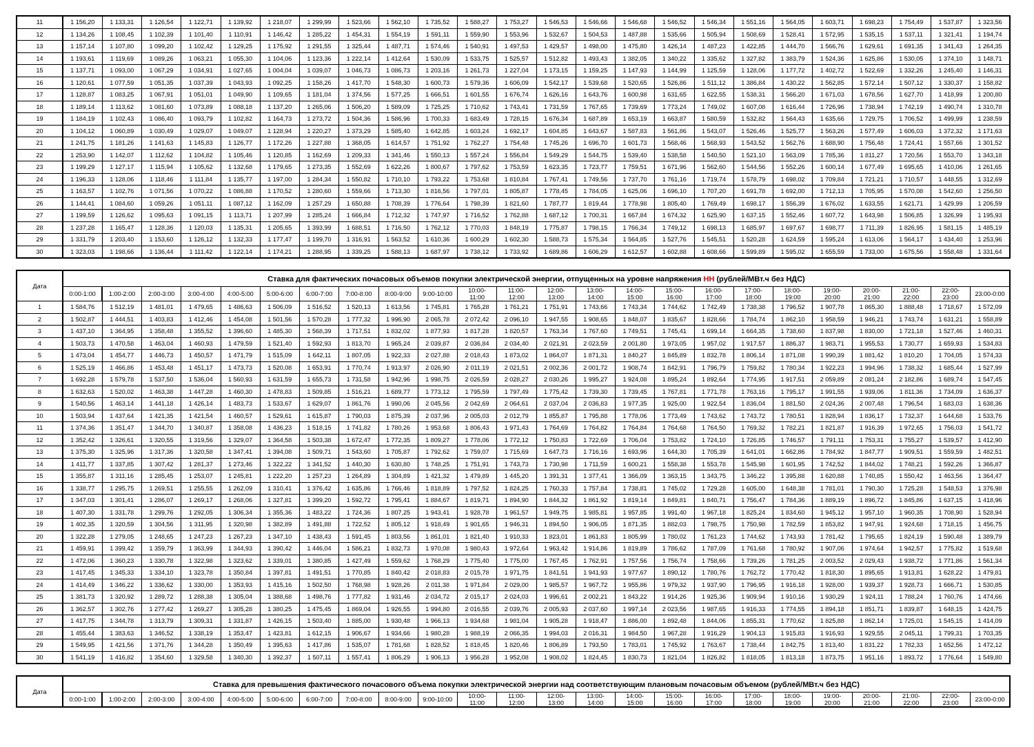| 11 | 1 156,20 | 1 133,31 | 1 126,54 | 1 122,71 | 1 139,92 | 1 218,07 | 1 299,99 | 1 523,66 | 1 562,10 | 1 735,52 | 1 588,27 | 1 753,27 | 1 546,53 | 1 546,66 | 1 546,68 | 1 546,52 | 1 546,34 | 1 551,16 | 1 564,05 | 1 603,71 | 1 698,23 | 1 754,49 | 1 537,87 | 1 323,56 |
| 12 | 1 134,26 | 1 108,45 | 1 102,39 | 1 101,40 | 1 110,91 | 1 146,42 | 1 285,22 | 1 454,31 | 1 554,19 | 1 591,11 | 1 559,90 | 1 553,96 | 1 532,67 | 1 504,53 | 1 487,88 | 1 535,66 | 1 505,94 | 1 508,69 | 1 528,41 | 1 572,95 | 1 535,15 | 1 537,11 | 1 321,41 | 1 194,74 |
| 13 | 1 157,14 | 1 107,80 | 1 099,20 | 1 102,42 | 1 129,25 | 1 175,92 | 1 291,55 | 1 325,44 | 1 487,71 | 1 574,46 | 1 540,91 | 1 497,53 | 1 429,57 | 1 498,00 | 1 475,80 | 1 426,14 | 1 487,23 | 1 422,85 | 1 444,70 | 1 566,76 | 1 629,61 | 1 691,35 | 1 341,43 | 1 264,35 |
| 14 | 1 193,61 | 1 119,69 | 1 089,26 | 1 063,21 | 1 055,30 | 1 104,06 | 1 123,36 | 1 222,14 | 1 412,64 | 1 530,09 | 1 533,75 | 1 525,57 | 1 512,82 | 1 493,43 | 1 382,05 | 1 340,22 | 1 335,62 | 1 327,82 | 1 383,79 | 1 524,36 | 1 625,86 | 1 530,05 | 1 374,10 | 1 148,71 |
| 15 | 1 137,71 | 1 093,00 | 1 067,29 | 1 034,91 | 1 027,65 | 1 004,04 | 1 039,07 | 1 046,73 | 1 086,73 | 1 203,16 | 1 261,73 | 1 227,04 | 1 173,15 | 1 159,25 | 1 147,93 | 1 144,99 | 1 125,59 | 1 128,06 | 1 177,72 | 1 402,72 | 1 522,69 | 1 332,26 | 1 245,40 | 1 146,31 |
| 16 | 1 120,61 | 1 077,59 | 1 051,35 | 1 037,39 | 1 043,93 | 1 092,25 | 1 158,26 | 1 417,70 | 1 548,30 | 1 600,73 | 1 579,36 | 1 606,09 | 1 542,17 | 1 539,68 | 1 520,65 | 1 526,86 | 1 511,12 | 1 386,84 | 1 430,22 | 1 562,85 | 1 572,14 | 1 507,12 | 1 330,37 | 1 158,82 |
| 17 | 1 128,87 | 1 083,25 | 1 067,91 | 1 051,01 | 1 049,90 | 1 109,65 | 1 181,04 | 1 374,56 | 1 577,25 | 1 666,51 | 1 601,55 | 1 676,74 | 1 626,16 | 1 643,76 | 1 600,98 | 1 631,65 | 1 622,55 | 1 538,31 | 1 566,20 | 1 671,03 | 1 678,56 | 1 627,70 | 1 418,99 | 1 200,80 |
| 18 | 1 189,14 | 1 113,62 | 1 081,60 | 1 073,89 | 1 088,18 | 1 137,20 | 1 265,06 | 1 506,20 | 1 589,09 | 1 725,25 | 1 710,62 | 1 743,41 | 1 731,59 | 1 767,65 | 1 739,69 | 1 773,24 | 1 749,02 | 1 607,08 | 1 616,44 | 1 726,96 | 1 738,94 | 1 742,19 | 1 490,74 | 1 310,78 |
| 19 | 1 184,19 | 1 102,43 | 1 086,40 | 1 093,79 | 1 102,82 | 1 164,73 | 1 273,72 | 1 504,36 | 1 586,96 | 1 700,33 | 1 683,49 | 1 728,15 | 1 676,34 | 1 687,89 | 1 653,19 | 1 663,87 | 1 580,59 | 1 532,82 | 1 564,43 | 1 635,66 | 1 729,75 | 1 706,52 | 1 499,99 | 1 238,59 |
| 20 | 1 104,12 | 1 060,89 | 1 030,49 | 1 029,07 | 1 049,07 | 1 128,94 | 1 220,27 | 1 373,29 | 1 585,40 | 1 642,85 | 1 603,24 | 1 692,17 | 1 604,85 | 1 643,67 | 1 587,83 | 1 561,86 | 1 543,07 | 1 526,46 | 1 525,77 | 1 563,26 | 1 577,49 | 1 606,03 | 1 372,32 | 1 171,63 |
| 21 | 1 241,75 | 1 181,26 | 1 141,63 | 1 145,83 | 1 126,77 | 1 172,26 | 1 227,88 | 1 368,05 | 1 614,57 | 1 751,92 | 1 762,27 | 1 754,48 | 1 745,26 | 1 696,70 | 1 601,73 | 1 568,46 | 1 568,93 | 1 543,52 | 1 562,76 | 1 688,90 | 1 756,48 | 1 724,41 | 1 557,66 | 1 301,52 |
| 22 | 1 253,90 | 1 142,07 | 1 112,62 | 1 104,82 | 1 105,46 | 1 120,85 | 1 162,69 | 1 209,33 | 1 341,46 | 1 550,13 | 1 557,24 | 1 556,84 | 1 549,29 | 1 544,75 | 1 539,40 | 1 538,58 | 1 540,50 | 1 521,10 | 1 563,09 | 1 785,36 | 1 811,27 | 1 720,56 | 1 553,70 | 1 343,18 |
| 23 | 1 199,29 | 1 127,17 | 1 115,94 | 1 105,62 | 1 132,68 | 1 179,65 | 1 273,35 | 1 552,69 | 1 622,26 | 1 800,67 | 1 797,62 | 1 753,59 | 1 623,35 | 1 723,77 | 1 759,51 | 1 671,96 | 1 562,60 | 1 544,56 | 1 552,26 | 1 600,14 | 1 677,49 | 1 695,65 | 1 410,06 | 1 261,65 |
| 24 | 1 196,33 | 1 128,06 | 1 118,46 | 1 111,84 | 1 135,77 | 1 197,00 | 1 284,34 | 1 550,82 | 1 710,10 | 1 793,22 | 1 753,68 | 1 810,84 | 1 767,41 | 1 749,56 | 1 737,70 | 1 761,16 | 1 719,74 | 1 578,79 | 1 698,02 | 1 709,84 | 1 721,21 | 1 710,57 | 1 448,55 | 1 312,69 |
| 25 | 1 163,57 | 1 102,76 | 1 071,56 | 1 070,22 | 1 086,88 | 1 170,52 | 1 280,60 | 1 559,66 | 1 713,30 | 1 816,56 | 1 797,01 | 1 805,87 | 1 778,45 | 1 784,05 | 1 625,06 | 1 696,10 | 1 707,20 | 1 691,78 | 1 692,00 | 1 712,13 | 1 705,95 | 1 570,08 | 1 542,60 | 1 256,50 |
| 26 | 1 144,41 | 1 084,60 | 1 059,26 | 1 051,11 | 1 087,12 | 1 162,09 | 1 257,29 | 1 650,88 | 1 708,39 | 1 776,64 | 1 798,39 | 1 821,60 | 1 787,77 | 1 819,44 | 1 778,98 | 1 805,40 | 1 769,49 | 1 698,17 | 1 556,39 | 1 676,02 | 1 633,55 | 1 621,71 | 1 429,99 | 1 206,59 |
| 27 | 1 199,59 | 1 126,62 | 1 095,63 | 1 091,15 | 1 113,71 | 1 207,99 | 1 285,24 | 1 666,84 | 1 712,32 | 1 747,97 | 1 716,52 | 1 762,88 | 1 687,12 | 1 700,31 | 1 667,84 | 1 674,32 | 1 625,90 | 1 637,15 | 1 552,46 | 1 607,72 | 1 643,98 | 1 506,85 | 1 326,99 | 1 195,93 |
| 28 | 1 237,28 | 1 165,47 | 1 128,36 | 1 120,03 | 1 135,31 | 1 205,65 | 1 393,99 | 1 688,51 | 1 716,50 | 1 762,12 | 1 770,03 | 1 848,19 | 1 775,87 | 1 798,15 | 1 766,34 | 1 749,12 | 1 698,13 | 1 685,97 | 1 697,67 | 1 698,77 | 1 711,39 | 1 826,95 | 1 581,15 | 1 485,19 |
| 29 | 1 331,79 | 1 203,40 | 1 153,60 | 1 126,12 | 1 132,33 | 1 177,47 | 1 199,70 | 1 316,91 | 1 563,52 | 1 610,36 | 1 600,29 | 1 602,30 | 1 588,73 | 1 575,34 | 1 564,85 | 1 527,76 | 1 545,51 | 1 520,28 | 1 624,59 | 1 595,24 | 1 613,06 | 1 564,17 | 1 434,40 | 1 253,96 |
| 30 | 1 323,03 | 1 198,66 | 1 136,44 | 1 111,42 | 1 122,14 | 1 174,21 | 1 288,95 | 1 339,25 | 1 588,13 | 1 687,97 | 1 738,12 | 1 733,92 | 1 689,86 | 1 606,29 | 1 612,57 | 1 602,88 | 1 608,66 | 1 599,89 | 1 595,02 | 1 655,59 | 1 733,00 | 1 675,56 | 1 558,48 | 1 331,64 |
| Дата | Ставка для фактических почасовых объемов покупки электрической энергии, отпущенных на уровне напряжения НН (рублей/МВт.ч без НДС) | | | | | | | | | | | | | | | | | | | | | | | |
| --- | --- | --- | --- | --- | --- | --- | --- | --- | --- | --- | --- | --- | --- | --- | --- | --- | --- | --- | --- | --- | --- | --- | --- | --- |
| | 0:00-1:00 | 1:00-2:00 | 2:00-3:00 | 3:00-4:00 | 4:00-5:00 | 5:00-6:00 | 6:00-7:00 | 7:00-8:00 | 8:00-9:00 | 9:00-10:00 | 10:00- 11:00 | 11:00- 12:00 | 12:00- 13:00 | 13:00- 14:00 | 14:00- 15:00 | 15:00- 16:00 | 16:00- 17:00 | 17:00- 18:00 | 18:00- 19:00 | 19:00- 20:00 | 20:00- 21:00 | 21:00- 22:00 | 22:00- 23:00 | 23:00-0:00 |
| 1 | 1 584,76 | 1 512,19 | 1 481,01 | 1 479,65 | 1 486,63 | 1 506,09 | 1 516,52 | 1 520,13 | 1 613,56 | 1 745,81 | 1 765,28 | 1 761,21 | 1 751,91 | 1 743,66 | 1 743,34 | 1 744,62 | 1 742,49 | 1 738,38 | 1 796,52 | 1 907,78 | 1 865,30 | 1 888,48 | 1 718,67 | 1 572,09 |
| 2 | 1 502,87 | 1 444,51 | 1 403,83 | 1 412,46 | 1 454,08 | 1 501,56 | 1 570,28 | 1 777,32 | 1 996,90 | 2 065,78 | 2 072,42 | 2 096,10 | 1 947,55 | 1 908,65 | 1 848,07 | 1 835,67 | 1 828,66 | 1 784,74 | 1 862,10 | 1 958,59 | 1 946,21 | 1 743,74 | 1 631,21 | 1 558,89 |
| 3 | 1 437,10 | 1 364,95 | 1 358,48 | 1 355,52 | 1 396,60 | 1 485,30 | 1 568,39 | 1 717,51 | 1 832,02 | 1 877,93 | 1 817,28 | 1 820,57 | 1 763,34 | 1 767,60 | 1 749,51 | 1 745,41 | 1 699,14 | 1 664,35 | 1 738,60 | 1 837,98 | 1 830,00 | 1 721,18 | 1 527,46 | 1 460,31 |
| 4 | 1 503,73 | 1 470,58 | 1 463,04 | 1 460,93 | 1 479,59 | 1 521,40 | 1 592,93 | 1 813,70 | 1 965,24 | 2 039,87 | 2 036,84 | 2 034,40 | 2 021,91 | 2 023,59 | 2 001,80 | 1 973,05 | 1 957,02 | 1 917,57 | 1 886,37 | 1 983,71 | 1 955,53 | 1 730,77 | 1 659,93 | 1 534,83 |
| 5 | 1 473,04 | 1 454,77 | 1 446,73 | 1 450,57 | 1 471,79 | 1 515,09 | 1 642,11 | 1 807,05 | 1 922,33 | 2 027,88 | 2 018,43 | 1 873,02 | 1 864,07 | 1 871,31 | 1 840,27 | 1 845,89 | 1 832,78 | 1 806,14 | 1 871,08 | 1 990,39 | 1 881,42 | 1 810,20 | 1 704,05 | 1 574,33 |
| 6 | 1 525,19 | 1 466,86 | 1 453,48 | 1 451,17 | 1 473,73 | 1 520,08 | 1 653,91 | 1 770,74 | 1 913,97 | 2 026,90 | 2 011,19 | 2 021,51 | 2 002,36 | 2 001,72 | 1 908,74 | 1 842,91 | 1 796,79 | 1 759,82 | 1 780,34 | 1 922,23 | 1 994,96 | 1 738,32 | 1 685,44 | 1 527,99 |
| 7 | 1 692,28 | 1 579,78 | 1 537,50 | 1 536,04 | 1 560,93 | 1 631,59 | 1 655,73 | 1 731,58 | 1 942,96 | 1 998,75 | 2 026,59 | 2 028,27 | 2 030,26 | 1 995,27 | 1 924,08 | 1 895,24 | 1 892,64 | 1 774,95 | 1 917,51 | 2 059,89 | 2 081,24 | 2 182,86 | 1 689,74 | 1 547,45 |
| 8 | 1 632,63 | 1 520,02 | 1 463,38 | 1 447,28 | 1 460,30 | 1 478,83 | 1 509,85 | 1 516,21 | 1 689,77 | 1 773,12 | 1 795,59 | 1 797,49 | 1 775,42 | 1 739,30 | 1 739,45 | 1 767,81 | 1 771,78 | 1 763,16 | 1 795,17 | 1 991,55 | 1 939,06 | 1 811,36 | 1 734,09 | 1 636,37 |
| 9 | 1 540,56 | 1 463,14 | 1 441,18 | 1 426,14 | 1 483,73 | 1 533,67 | 1 629,07 | 1 861,76 | 1 990,06 | 2 045,56 | 2 042,69 | 2 064,61 | 2 037,04 | 2 036,83 | 1 977,35 | 1 925,00 | 1 922,54 | 1 836,04 | 1 881,50 | 2 024,36 | 2 007,48 | 1 796,54 | 1 683,03 | 1 638,36 |
| 10 | 1 503,94 | 1 437,64 | 1 421,35 | 1 421,54 | 1 460,57 | 1 529,61 | 1 615,87 | 1 790,03 | 1 875,39 | 2 037,96 | 2 005,03 | 2 012,79 | 1 855,87 | 1 795,88 | 1 778,06 | 1 773,49 | 1 743,62 | 1 743,72 | 1 780,51 | 1 828,94 | 1 836,17 | 1 732,37 | 1 644,68 | 1 533,76 |
| 11 | 1 374,36 | 1 351,47 | 1 344,70 | 1 340,87 | 1 358,08 | 1 436,23 | 1 518,15 | 1 741,82 | 1 780,26 | 1 953,68 | 1 806,43 | 1 971,43 | 1 764,69 | 1 764,82 | 1 764,84 | 1 764,68 | 1 764,50 | 1 769,32 | 1 782,21 | 1 821,87 | 1 916,39 | 1 972,65 | 1 756,03 | 1 541,72 |
| 12 | 1 352,42 | 1 326,61 | 1 320,55 | 1 319,56 | 1 329,07 | 1 364,58 | 1 503,38 | 1 672,47 | 1 772,35 | 1 809,27 | 1 778,06 | 1 772,12 | 1 750,83 | 1 722,69 | 1 706,04 | 1 753,82 | 1 724,10 | 1 726,85 | 1 746,57 | 1 791,11 | 1 753,31 | 1 755,27 | 1 539,57 | 1 412,90 |
| 13 | 1 375,30 | 1 325,96 | 1 317,36 | 1 320,58 | 1 347,41 | 1 394,08 | 1 509,71 | 1 543,60 | 1 705,87 | 1 792,62 | 1 759,07 | 1 715,69 | 1 647,73 | 1 716,16 | 1 693,96 | 1 644,30 | 1 705,39 | 1 641,01 | 1 662,86 | 1 784,92 | 1 847,77 | 1 909,51 | 1 559,59 | 1 482,51 |
| 14 | 1 411,77 | 1 337,85 | 1 307,42 | 1 281,37 | 1 273,46 | 1 322,22 | 1 341,52 | 1 440,30 | 1 630,80 | 1 748,25 | 1 751,91 | 1 743,73 | 1 730,98 | 1 711,59 | 1 600,21 | 1 558,38 | 1 553,78 | 1 545,98 | 1 601,95 | 1 742,52 | 1 844,02 | 1 748,21 | 1 592,26 | 1 366,87 |
| 15 | 1 355,87 | 1 311,16 | 1 285,45 | 1 253,07 | 1 245,81 | 1 222,20 | 1 257,23 | 1 264,89 | 1 304,89 | 1 421,32 | 1 479,89 | 1 445,20 | 1 391,31 | 1 377,41 | 1 366,09 | 1 363,15 | 1 343,75 | 1 346,22 | 1 395,88 | 1 620,88 | 1 740,85 | 1 550,42 | 1 463,56 | 1 364,47 |
| 16 | 1 338,77 | 1 295,75 | 1 269,51 | 1 255,55 | 1 262,09 | 1 310,41 | 1 376,42 | 1 635,86 | 1 766,46 | 1 818,89 | 1 797,52 | 1 824,25 | 1 760,33 | 1 757,84 | 1 738,81 | 1 745,02 | 1 729,28 | 1 605,00 | 1 648,38 | 1 781,01 | 1 790,30 | 1 725,28 | 1 548,53 | 1 376,98 |
| 17 | 1 347,03 | 1 301,41 | 1 286,07 | 1 269,17 | 1 268,06 | 1 327,81 | 1 399,20 | 1 592,72 | 1 795,41 | 1 884,67 | 1 819,71 | 1 894,90 | 1 844,32 | 1 861,92 | 1 819,14 | 1 849,81 | 1 840,71 | 1 756,47 | 1 784,36 | 1 889,19 | 1 896,72 | 1 845,86 | 1 637,15 | 1 418,96 |
| 18 | 1 407,30 | 1 331,78 | 1 299,76 | 1 292,05 | 1 306,34 | 1 355,36 | 1 483,22 | 1 724,36 | 1 807,25 | 1 943,41 | 1 928,78 | 1 961,57 | 1 949,75 | 1 985,81 | 1 957,85 | 1 991,40 | 1 967,18 | 1 825,24 | 1 834,60 | 1 945,12 | 1 957,10 | 1 960,35 | 1 708,90 | 1 528,94 |
| 19 | 1 402,35 | 1 320,59 | 1 304,56 | 1 311,95 | 1 320,98 | 1 382,89 | 1 491,88 | 1 722,52 | 1 805,12 | 1 918,49 | 1 901,65 | 1 946,31 | 1 894,50 | 1 906,05 | 1 871,35 | 1 882,03 | 1 798,75 | 1 750,98 | 1 782,59 | 1 853,82 | 1 947,91 | 1 924,68 | 1 718,15 | 1 456,75 |
| 20 | 1 322,28 | 1 279,05 | 1 248,65 | 1 247,23 | 1 267,23 | 1 347,10 | 1 438,43 | 1 591,45 | 1 803,56 | 1 861,01 | 1 821,40 | 1 910,33 | 1 823,01 | 1 861,83 | 1 805,99 | 1 780,02 | 1 761,23 | 1 744,62 | 1 743,93 | 1 781,42 | 1 795,65 | 1 824,19 | 1 590,48 | 1 389,79 |
| 21 | 1 459,91 | 1 399,42 | 1 359,79 | 1 363,99 | 1 344,93 | 1 390,42 | 1 446,04 | 1 586,21 | 1 832,73 | 1 970,08 | 1 980,43 | 1 972,64 | 1 963,42 | 1 914,86 | 1 819,89 | 1 786,62 | 1 787,09 | 1 761,68 | 1 780,92 | 1 907,06 | 1 974,64 | 1 942,57 | 1 775,82 | 1 519,68 |
| 22 | 1 472,06 | 1 360,23 | 1 330,78 | 1 322,98 | 1 323,62 | 1 339,01 | 1 380,85 | 1 427,49 | 1 559,62 | 1 768,29 | 1 775,40 | 1 775,00 | 1 767,45 | 1 762,91 | 1 757,56 | 1 756,74 | 1 758,66 | 1 739,26 | 1 781,25 | 2 003,52 | 2 029,43 | 1 938,72 | 1 771,86 | 1 561,34 |
| 23 | 1 417,45 | 1 345,33 | 1 334,10 | 1 323,78 | 1 350,84 | 1 397,81 | 1 491,51 | 1 770,85 | 1 840,42 | 2 018,83 | 2 015,78 | 1 971,75 | 1 841,51 | 1 941,93 | 1 977,67 | 1 890,12 | 1 780,76 | 1 762,72 | 1 770,42 | 1 818,30 | 1 895,65 | 1 913,81 | 1 628,22 | 1 479,81 |
| 24 | 1 414,49 | 1 346,22 | 1 336,62 | 1 330,00 | 1 353,93 | 1 415,16 | 1 502,50 | 1 768,98 | 1 928,26 | 2 011,38 | 1 971,84 | 2 029,00 | 1 985,57 | 1 967,72 | 1 955,86 | 1 979,32 | 1 937,90 | 1 796,95 | 1 916,18 | 1 928,00 | 1 939,37 | 1 928,73 | 1 666,71 | 1 530,85 |
| 25 | 1 381,73 | 1 320,92 | 1 289,72 | 1 288,38 | 1 305,04 | 1 388,68 | 1 498,76 | 1 777,82 | 1 931,46 | 2 034,72 | 2 015,17 | 2 024,03 | 1 996,61 | 2 002,21 | 1 843,22 | 1 914,26 | 1 925,36 | 1 909,94 | 1 910,16 | 1 930,29 | 1 924,11 | 1 788,24 | 1 760,76 | 1 474,66 |
| 26 | 1 362,57 | 1 302,76 | 1 277,42 | 1 269,27 | 1 305,28 | 1 380,25 | 1 475,45 | 1 869,04 | 1 926,55 | 1 994,80 | 2 016,55 | 2 039,76 | 2 005,93 | 2 037,60 | 1 997,14 | 2 023,56 | 1 987,65 | 1 916,33 | 1 774,55 | 1 894,18 | 1 851,71 | 1 839,87 | 1 648,15 | 1 424,75 |
| 27 | 1 417,75 | 1 344,78 | 1 313,79 | 1 309,31 | 1 331,87 | 1 426,15 | 1 503,40 | 1 885,00 | 1 930,48 | 1 966,13 | 1 934,68 | 1 981,04 | 1 905,28 | 1 918,47 | 1 886,00 | 1 892,48 | 1 844,06 | 1 855,31 | 1 770,62 | 1 825,88 | 1 862,14 | 1 725,01 | 1 545,15 | 1 414,09 |
| 28 | 1 455,44 | 1 383,63 | 1 346,52 | 1 338,19 | 1 353,47 | 1 423,81 | 1 612,15 | 1 906,67 | 1 934,66 | 1 980,28 | 1 988,19 | 2 066,35 | 1 994,03 | 2 016,31 | 1 984,50 | 1 967,28 | 1 916,29 | 1 904,13 | 1 915,83 | 1 916,93 | 1 929,55 | 2 045,11 | 1 799,31 | 1 703,35 |
| 29 | 1 549,95 | 1 421,56 | 1 371,76 | 1 344,28 | 1 350,49 | 1 395,63 | 1 417,86 | 1 535,07 | 1 781,68 | 1 828,52 | 1 818,45 | 1 820,46 | 1 806,89 | 1 793,50 | 1 783,01 | 1 745,92 | 1 763,67 | 1 738,44 | 1 842,75 | 1 813,40 | 1 831,22 | 1 782,33 | 1 652,56 | 1 472,12 |
| 30 | 1 541,19 | 1 416,82 | 1 354,60 | 1 329,58 | 1 340,30 | 1 392,37 | 1 507,11 | 1 557,41 | 1 806,29 | 1 906,13 | 1 956,28 | 1 952,08 | 1 908,02 | 1 824,45 | 1 830,73 | 1 821,04 | 1 826,82 | 1 818,05 | 1 813,18 | 1 873,75 | 1 951,16 | 1 893,72 | 1 776,64 | 1 549,80 |
| Дата | Ставка для превышения фактического почасового объема покупки электрической энергии над соответствующим плановым почасовым объемом (рублей/МВт.ч без НДС) | | | | | | | | | | | | | | | | | | | | | | | |
| --- | --- | --- | --- | --- | --- | --- | --- | --- | --- | --- | --- | --- | --- | --- | --- | --- | --- | --- | --- | --- | --- | --- | --- | --- |
| | 0:00-1:00 | 1:00-2:00 | 2:00-3:00 | 3:00-4:00 | 4:00-5:00 | 5:00-6:00 | 6:00-7:00 | 7:00-8:00 | 8:00-9:00 | 9:00-10:00 | 10:00- 11:00 | 11:00- 12:00 | 12:00- 13:00 | 13:00- 14:00 | 14:00- 15:00 | 15:00- 16:00 | 16:00- 17:00 | 17:00- 18:00 | 18:00- 19:00 | 19:00- 20:00 | 20:00- 21:00 | 21:00- 22:00 | 22:00- 23:00 | 23:00-0:00 |